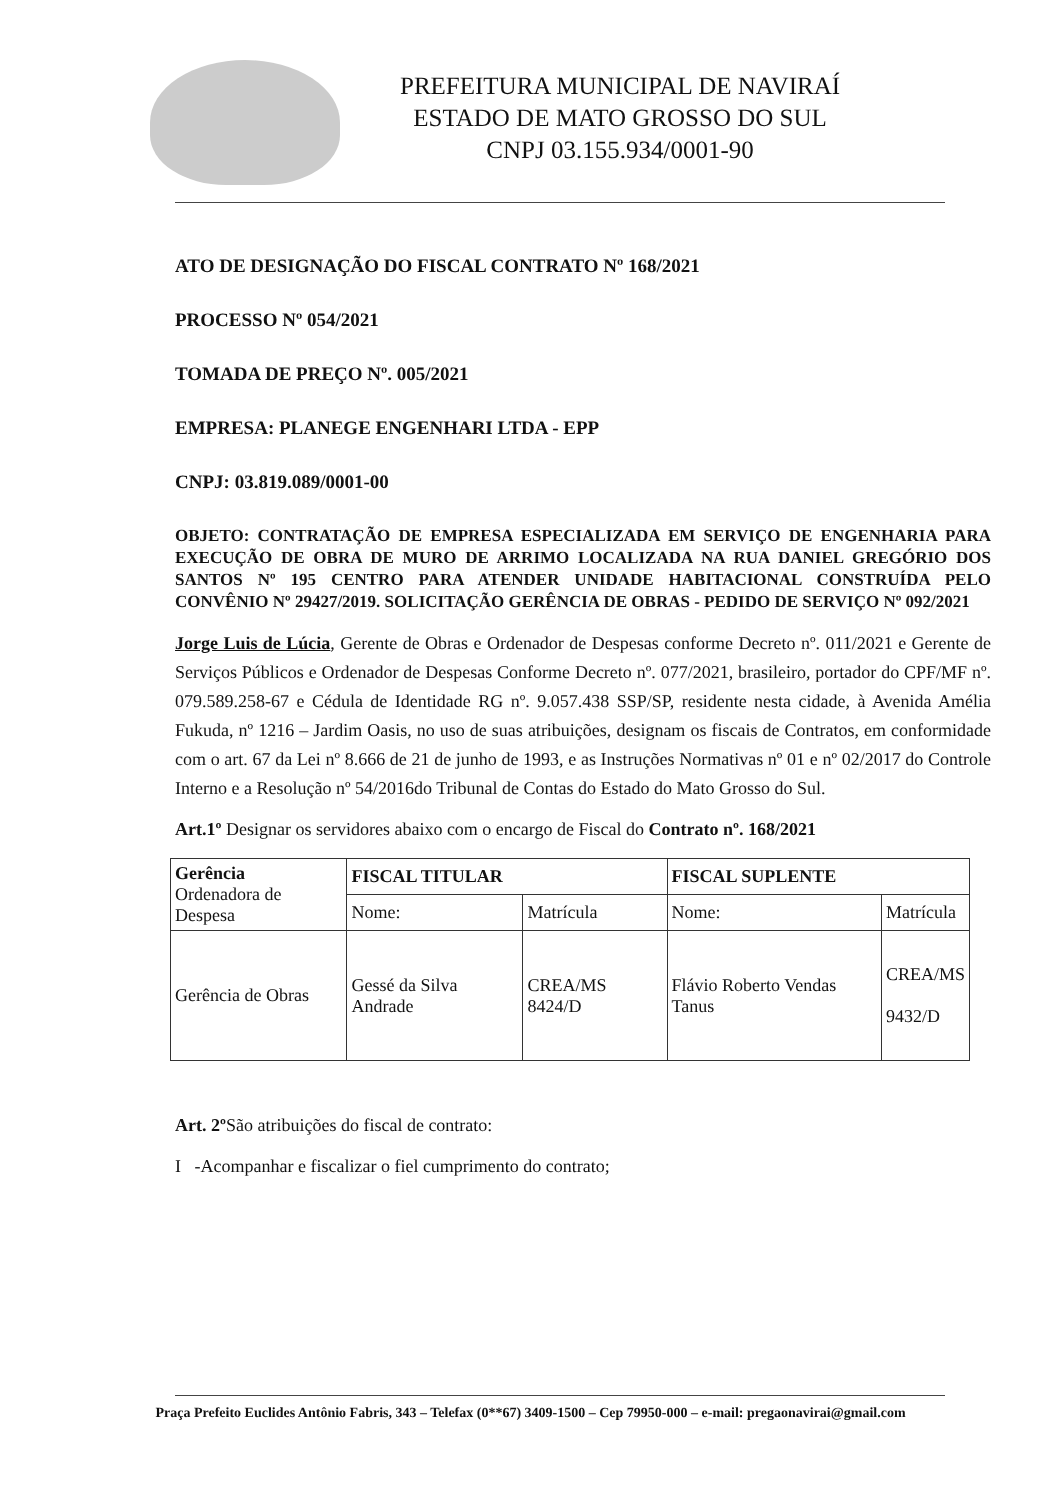PREFEITURA MUNICIPAL DE NAVIRAÍ
ESTADO DE MATO GROSSO DO SUL
CNPJ 03.155.934/0001-90
ATO DE DESIGNAÇÃO DO FISCAL CONTRATO Nº 168/2021
PROCESSO Nº 054/2021
TOMADA DE PREÇO Nº. 005/2021
EMPRESA: PLANEGE ENGENHARI LTDA - EPP
CNPJ: 03.819.089/0001-00
OBJETO: CONTRATAÇÃO DE EMPRESA ESPECIALIZADA EM SERVIÇO DE ENGENHARIA PARA EXECUÇÃO DE OBRA DE MURO DE ARRIMO LOCALIZADA NA RUA DANIEL GREGÓRIO DOS SANTOS Nº 195 CENTRO PARA ATENDER UNIDADE HABITACIONAL CONSTRUÍDA PELO CONVÊNIO Nº 29427/2019. SOLICITAÇÃO GERÊNCIA DE OBRAS - PEDIDO DE SERVIÇO Nº 092/2021
Jorge Luis de Lúcia, Gerente de Obras e Ordenador de Despesas conforme Decreto nº. 011/2021 e Gerente de Serviços Públicos e Ordenador de Despesas Conforme Decreto nº. 077/2021, brasileiro, portador do CPF/MF nº. 079.589.258-67 e Cédula de Identidade RG nº. 9.057.438 SSP/SP, residente nesta cidade, à Avenida Amélia Fukuda, nº 1216 – Jardim Oasis, no uso de suas atribuições, designam os fiscais de Contratos, em conformidade com o art. 67 da Lei nº 8.666 de 21 de junho de 1993, e as Instruções Normativas nº 01 e nº 02/2017 do Controle Interno e a Resolução nº 54/2016do Tribunal de Contas do Estado do Mato Grosso do Sul.
Art.1º Designar os servidores abaixo com o encargo de Fiscal do Contrato nº. 168/2021
| Gerência Ordenadora de Despesa | FISCAL TITULAR | | FISCAL SUPLENTE | |
| | Nome: | Matrícula | Nome: | Matrícula |
| Gerência de Obras | Gessé da Silva Andrade | CREA/MS 8424/D | Flávio Roberto Vendas Tanus | CREA/MS 9432/D |
Art. 2º São atribuições do fiscal de contrato:
I -Acompanhar e fiscalizar o fiel cumprimento do contrato;
Praça Prefeito Euclides Antônio Fabris, 343 – Telefax (0**67) 3409-1500 – Cep 79950-000 – e-mail: pregaonavirai@gmail.com